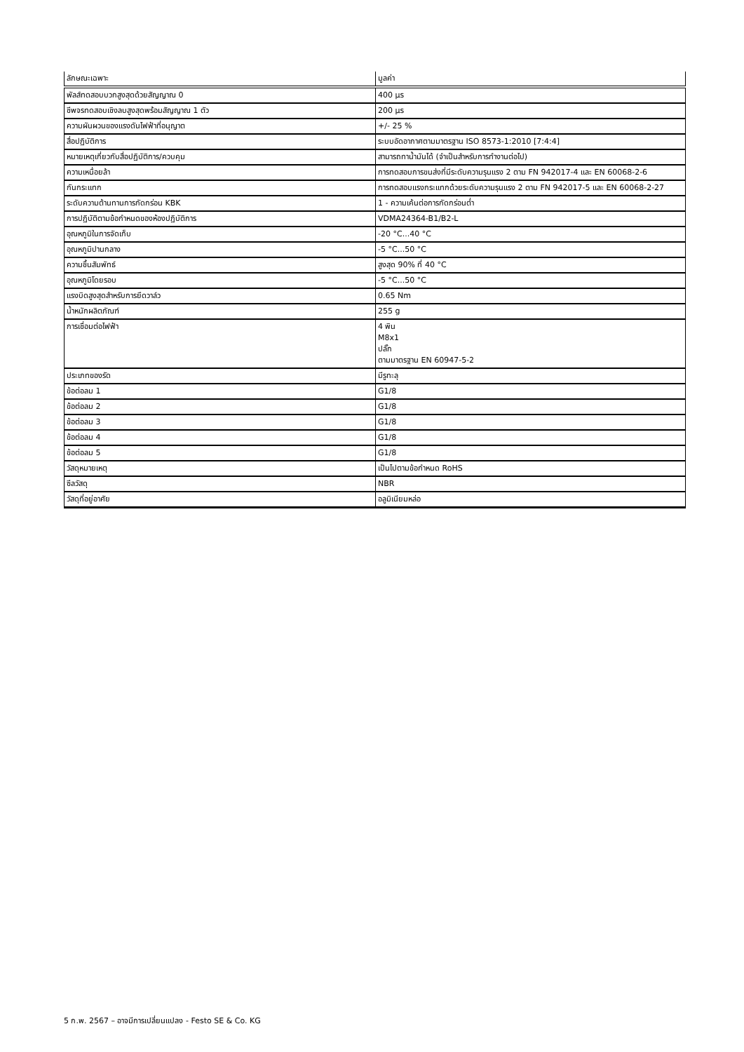| ลักษณะเฉพาะ | มูลค่า |
| --- | --- |
| พัลส์ทดสอบบวกสูงสุดด้วยสัญญาณ 0 | 400 µs |
| ชีพจรทดสอบเชิงลบสูงสุดพร้อมสัญญาณ 1 ตัว | 200 µs |
| ความผันผวนของแรงดันไฟฟ้าที่อนุญาต | +/- 25 % |
| สื่อปฏิบัติการ | ระบบอัดอากาศตามมาตรฐาน ISO 8573-1:2010 [7:4:4] |
| หมายเหตุเกี่ยวกับสื่อปฏิบัติการ/ควบคุม | สามารถทาน้ำมันได้ (จำเป็นสำหรับการทำงานต่อไป) |
| ความเหนื่อยล้า | การทดสอบการขนส่งที่มีระดับความรุนแรง 2 ตาม FN 942017-4 และ EN 60068-2-6 |
| กันกระแทก | การทดสอบแรงกระแทกด้วยระดับความรุนแรง 2 ตาม FN 942017-5 และ EN 60068-2-27 |
| ระดับความต้านทานการกัดกร่อน KBK | 1 - ความเค้นต่อการกัดกร่อนต่ำ |
| การปฏิบัติตามข้อกำหนดของห้องปฏิบัติการ | VDMA24364-B1/B2-L |
| อุณหภูมิในการจัดเก็บ | -20 °C...40 °C |
| อุณหภูมิปานกลาง | -5 °C...50 °C |
| ความชื้นสัมพัทธ์ | สูงสุด 90% ที่ 40 °C |
| อุณหภูมิโดยรอบ | -5 °C...50 °C |
| แรงบิดสูงสุดสำหรับการยึดวาล์ว | 0.65 Nm |
| น้ำหนักผลิตภัณฑ์ | 255 g |
| การเชื่อมต่อไฟฟ้า | 4 พิน M8x1 ปลั๊ก ตามมาตรฐาน EN 60947-5-2 |
| ประเภทของรัด | มีรูทะลุ |
| ข้อต่อลม 1 | G1/8 |
| ข้อต่อลม 2 | G1/8 |
| ข้อต่อลม 3 | G1/8 |
| ข้อต่อลม 4 | G1/8 |
| ข้อต่อลม 5 | G1/8 |
| วัสดุหมายเหตุ | เป็นไปตามข้อกำหนด RoHS |
| ซีลวัสดุ | NBR |
| วัสดุที่อยู่อาศัย | อลูมิเนียมหล่อ |
5 ก.พ. 2567 – อาจมีการเปลี่ยนแปลง - Festo SE & Co. KG